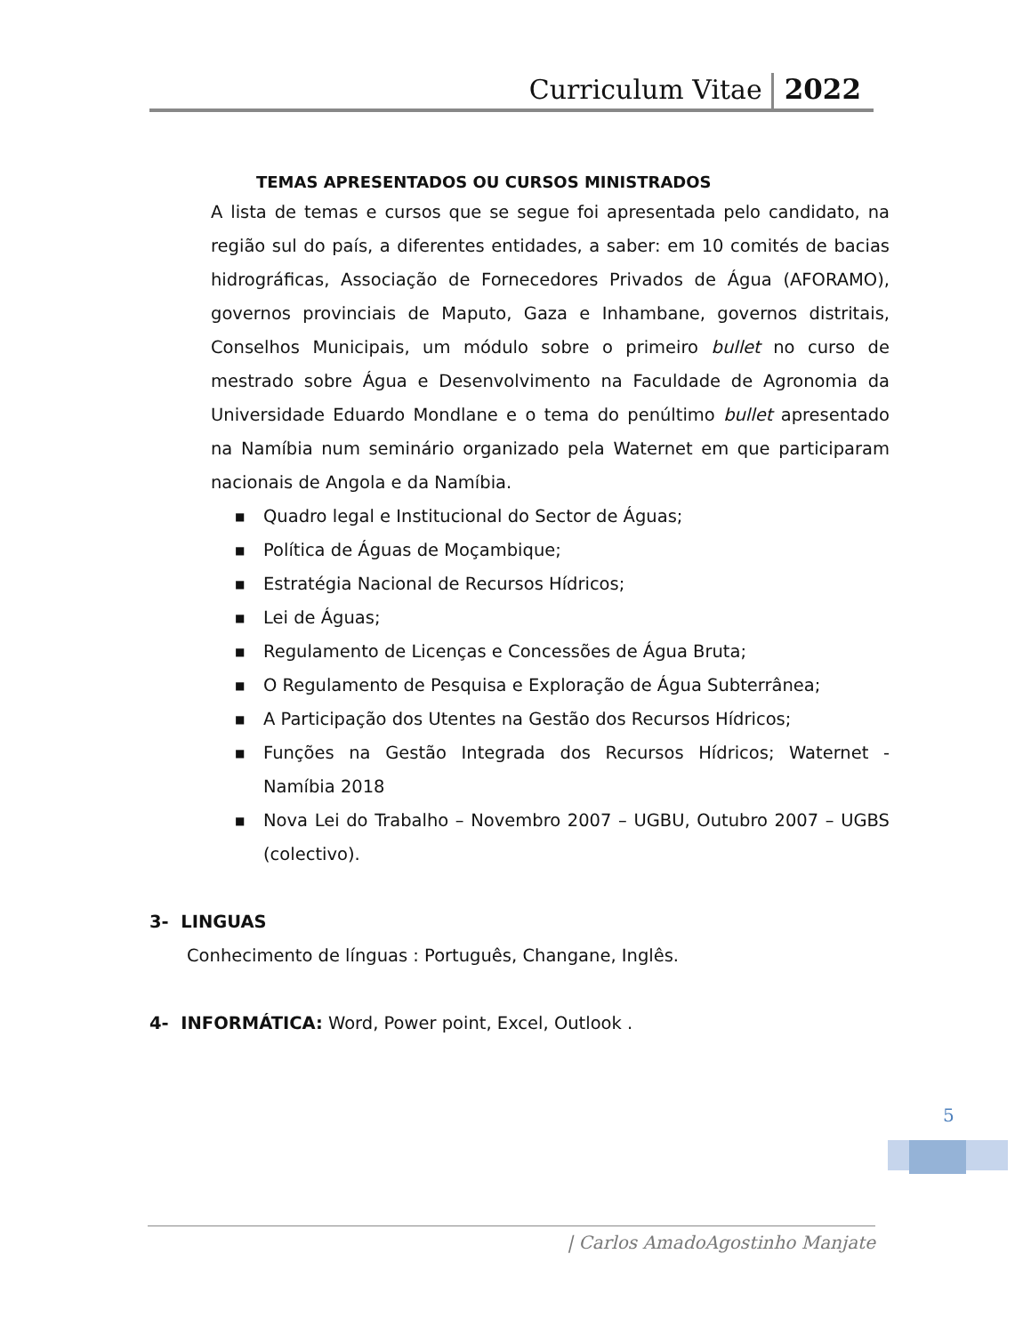Curriculum Vitae 2022
TEMAS APRESENTADOS OU CURSOS MINISTRADOS
A lista de temas e cursos que se segue foi apresentada pelo candidato, na região sul do país, a diferentes entidades, a saber: em 10 comités de bacias hidrográficas, Associação de Fornecedores Privados de Água (AFORAMO), governos provinciais de Maputo, Gaza e Inhambane, governos distritais, Conselhos Municipais, um módulo sobre o primeiro bullet no curso de mestrado sobre Água e Desenvolvimento na Faculdade de Agronomia da Universidade Eduardo Mondlane e o tema do penúltimo bullet apresentado na Namíbia num seminário organizado pela Waternet em que participaram nacionais de Angola e da Namíbia.
■ Quadro legal e Institucional do Sector de Águas;
■ Política de Águas de Moçambique;
■ Estratégia Nacional de Recursos Hídricos;
■ Lei de Águas;
■ Regulamento de Licenças e Concessões de Água Bruta;
■ O Regulamento de Pesquisa e Exploração de Água Subterrânea;
■ A Participação dos Utentes na Gestão dos Recursos Hídricos;
■ Funções na Gestão Integrada dos Recursos Hídricos; Waternet - Namíbia 2018
■ Nova Lei do Trabalho – Novembro 2007 – UGBU, Outubro 2007 – UGBS (colectivo).
3- LINGUAS
Conhecimento de línguas : Português, Changane, Inglês.
4- INFORMÁTICA: Word, Power point, Excel, Outlook .
5
| Carlos AmadoAgostinho Manjate